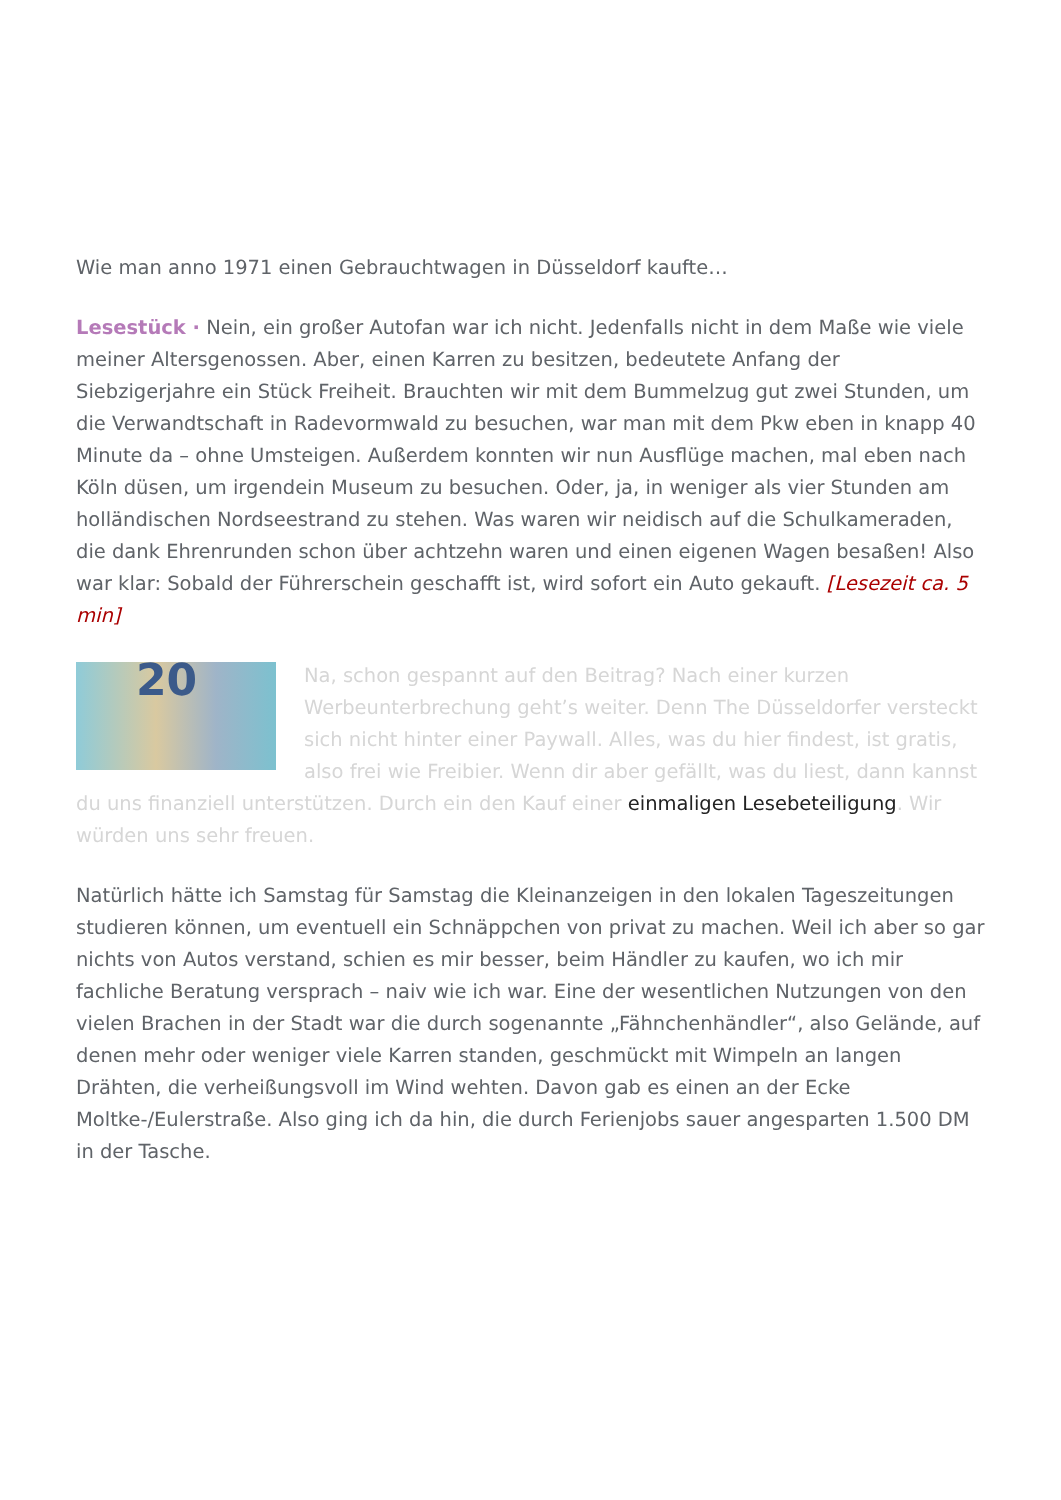Wie man anno 1971 einen Gebrauchtwagen in Düsseldorf kaufte…
Lesestück · Nein, ein großer Autofan war ich nicht. Jedenfalls nicht in dem Maße wie viele meiner Altersgenossen. Aber, einen Karren zu besitzen, bedeutete Anfang der Siebzigerjahre ein Stück Freiheit. Brauchten wir mit dem Bummelzug gut zwei Stunden, um die Verwandtschaft in Radevormwald zu besuchen, war man mit dem Pkw eben in knapp 40 Minute da – ohne Umsteigen. Außerdem konnten wir nun Ausflüge machen, mal eben nach Köln düsen, um irgendein Museum zu besuchen. Oder, ja, in weniger als vier Stunden am holländischen Nordseestrand zu stehen. Was waren wir neidisch auf die Schulkameraden, die dank Ehrenrunden schon über achtzehn waren und einen eigenen Wagen besaßen! Also war klar: Sobald der Führerschein geschafft ist, wird sofort ein Auto gekauft. [Lesezeit ca. 5 min]
20 Na, schon gespannt auf den Beitrag? Nach einer kurzen Werbeunterbrechung geht’s weiter. Denn The Düsseldorfer versteckt sich nicht hinter einer Paywall. Alles, was du hier findest, ist gratis, also frei wie Freibier. Wenn dir aber gefällt, was du liest, dann kannst du uns finanziell unterstützen. Durch ein den Kauf einer einmaligen Lesebeteiligung. Wir würden uns sehr freuen.
Natürlich hätte ich Samstag für Samstag die Kleinanzeigen in den lokalen Tageszeitungen studieren können, um eventuell ein Schnäppchen von privat zu machen. Weil ich aber so gar nichts von Autos verstand, schien es mir besser, beim Händler zu kaufen, wo ich mir fachliche Beratung versprach – naiv wie ich war. Eine der wesentlichen Nutzungen von den vielen Brachen in der Stadt war die durch sogenannte „Fähnchenhändler“, also Gelände, auf denen mehr oder weniger viele Karren standen, geschmückt mit Wimpeln an langen Drähten, die verheißungsvoll im Wind wehten. Davon gab es einen an der Ecke Moltke-/Eulerstraße. Also ging ich da hin, die durch Ferienjobs sauer angesparten 1.500 DM in der Tasche.